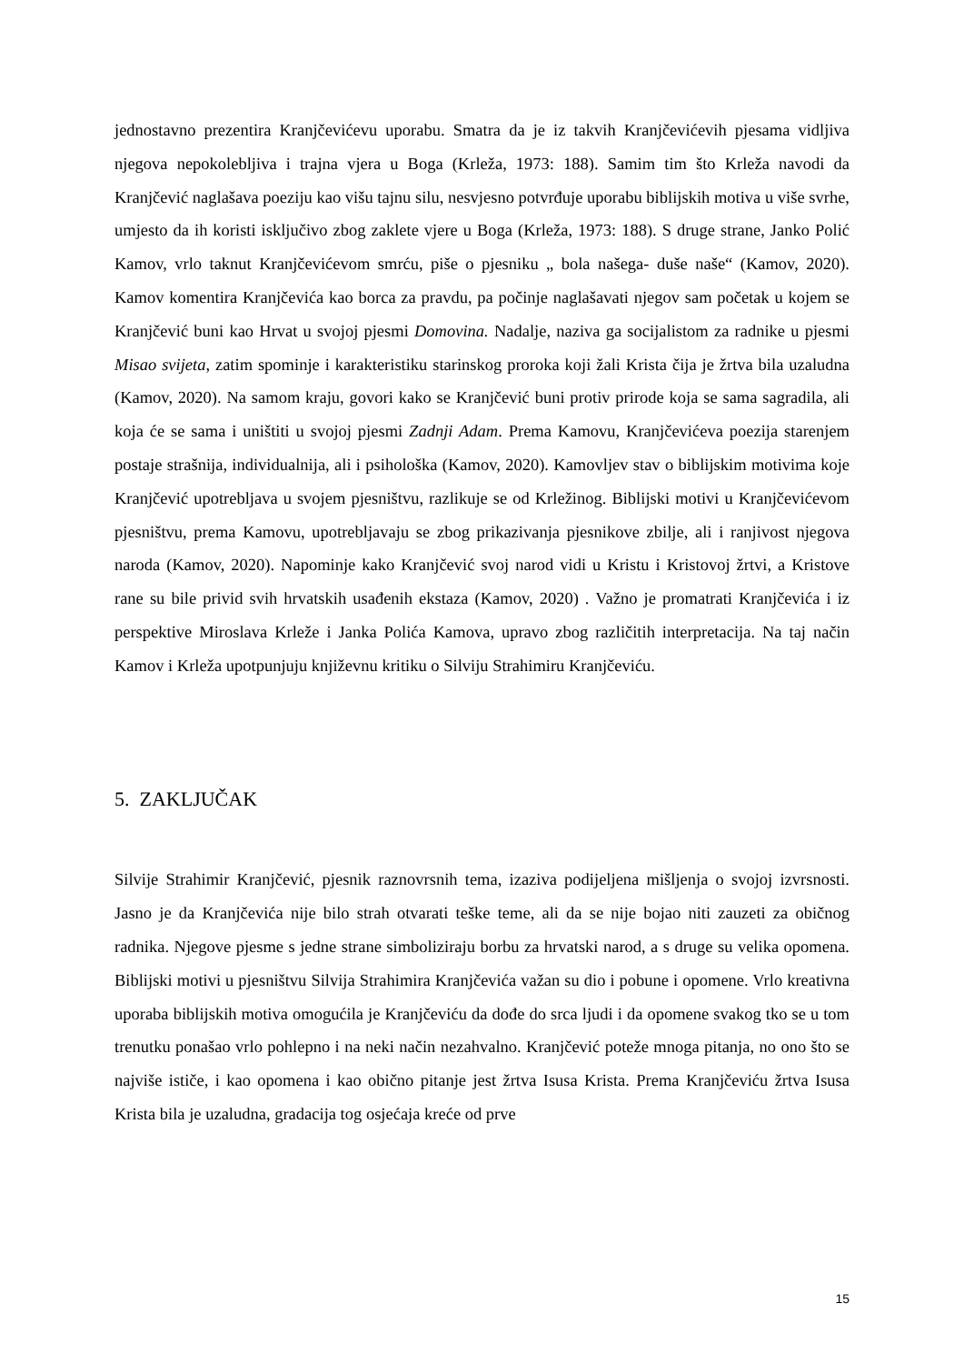jednostavno prezentira Kranjčevićevu uporabu. Smatra da je iz takvih Kranjčevićevih pjesama vidljiva njegova nepokolebljiva i trajna vjera u Boga (Krleža, 1973: 188). Samim tim što Krleža navodi da Kranjčević naglašava poeziju kao višu tajnu silu, nesvjesno potvrđuje uporabu biblijskih motiva u više svrhe, umjesto da ih koristi isključivo zbog zaklete vjere u Boga (Krleža, 1973: 188). S druge strane, Janko Polić Kamov, vrlo taknut Kranjčevićevom smrću, piše o pjesniku „ bola našega- duše naše“ (Kamov, 2020). Kamov komentira Kranjčevića kao borca za pravdu, pa počinje naglašavati njegov sam početak u kojem se Kranjčević buni kao Hrvat u svojoj pjesmi Domovina. Nadalje, naziva ga socijalistom za radnike u pjesmi Misao svijeta, zatim spominje i karakteristiku starinskog proroka koji žali Krista čija je žrtva bila uzaludna (Kamov, 2020). Na samom kraju, govori kako se Kranjčević buni protiv prirode koja se sama sagradila, ali koja će se sama i uništiti u svojoj pjesmi Zadnji Adam. Prema Kamovu, Kranjčevićeva poezija starenjem postaje strašnija, individualnija, ali i psihološka (Kamov, 2020). Kamovljev stav o biblijskim motivima koje Kranjčević upotrebljava u svojem pjesništvu, razlikuje se od Krležinog. Biblijski motivi u Kranjčevićevom pjesništvu, prema Kamovu, upotrebljavaju se zbog prikazivanja pjesnikove zbilje, ali i ranjivost njegova naroda (Kamov, 2020). Napominje kako Kranjčević svoj narod vidi u Kristu i Kristovoj žrtvi, a Kristove rane su bile privid svih hrvatskih usađenih ekstaza (Kamov, 2020) . Važno je promatrati Kranjčevića i iz perspektive Miroslava Krleže i Janka Polića Kamova, upravo zbog različitih interpretacija. Na taj način Kamov i Krleža upotpunjuju književnu kritiku o Silviju Strahimiru Kranjčeviću.
5. ZAKLJUČAK
Silvije Strahimir Kranjčević, pjesnik raznovrsnih tema, izaziva podijeljena mišljenja o svojoj izvrsnosti. Jasno je da Kranjčevića nije bilo strah otvarati teške teme, ali da se nije bojao niti zauzeti za običnog radnika. Njegove pjesme s jedne strane simboliziraju borbu za hrvatski narod, a s druge su velika opomena. Biblijski motivi u pjesništvu Silvija Strahimira Kranjčevića važan su dio i pobune i opomene. Vrlo kreativna uporaba biblijskih motiva omogućila je Kranjčeviću da dođe do srca ljudi i da opomene svakog tko se u tom trenutku ponašao vrlo pohlepno i na neki način nezahvalno. Kranjčević poteže mnoga pitanja, no ono što se najviše ističe, i kao opomena i kao obično pitanje jest žrtva Isusa Krista. Prema Kranjčeviću žrtva Isusa Krista bila je uzaludna, gradacija tog osjećaja kreće od prve
15